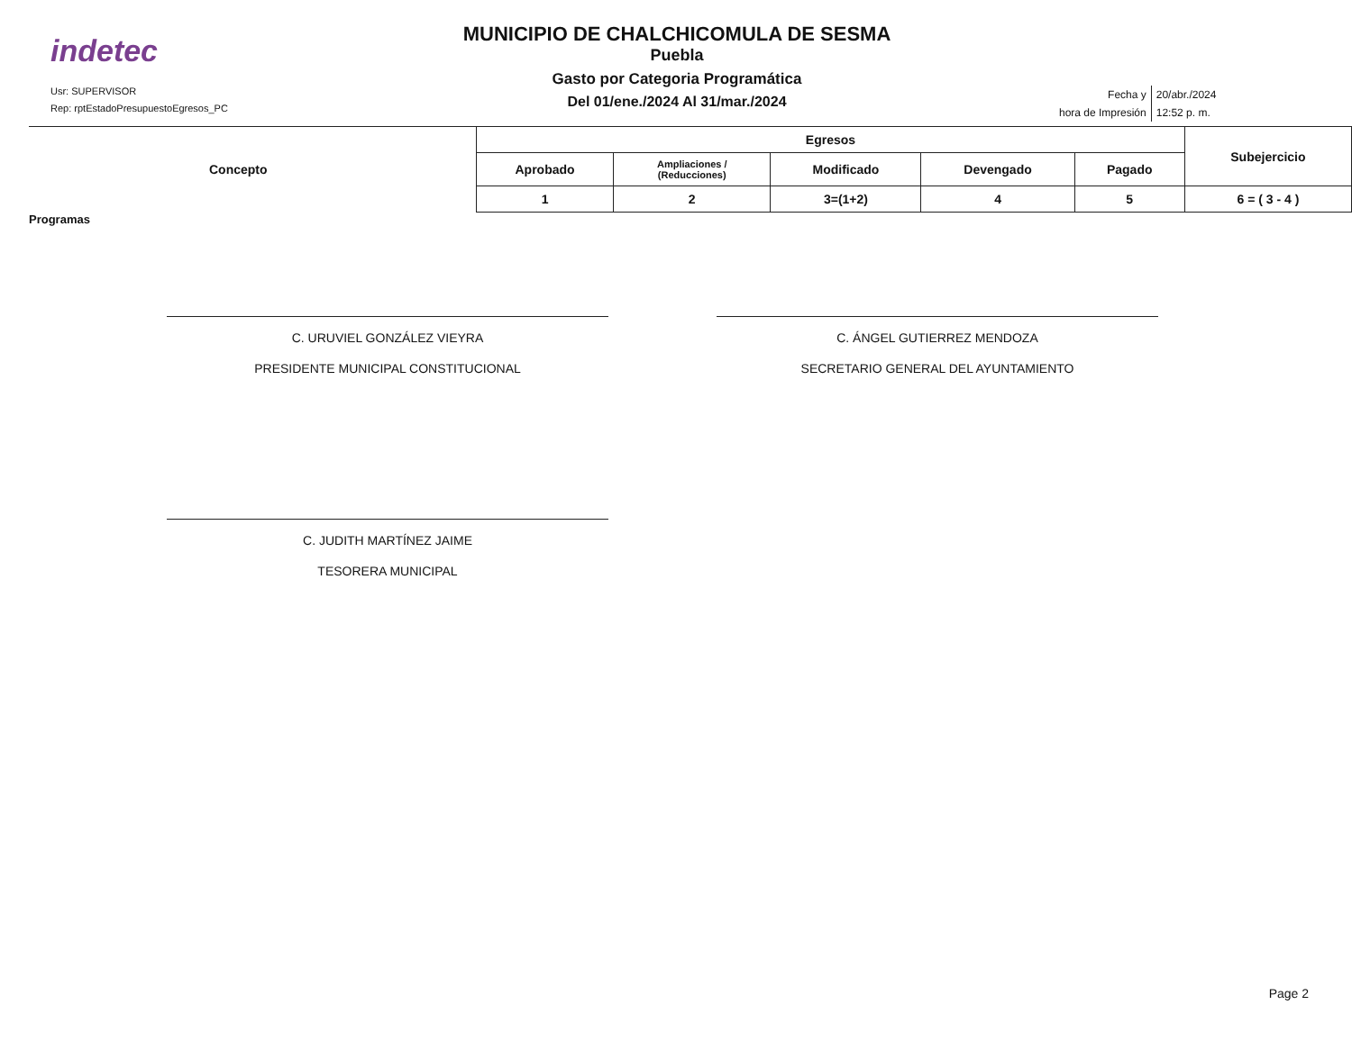indetec
Usr: SUPERVISOR
Rep: rptEstadoPresupuestoEgresos_PC
MUNICIPIO DE CHALCHICOMULA DE SESMA
Puebla
Gasto por Categoria Programática
Del 01/ene./2024 Al 31/mar./2024
| Fecha y | 20/abr./2024 |
| hora de Impresión | 12:52 p. m. |
| Concepto | Egresos | | | | | Subejercicio |
| --- | --- | --- | --- | --- | --- | --- |
| | Aprobado | Ampliaciones / (Reducciones) | Modificado | Devengado | Pagado | |
| | 1 | 2 | 3=(1+2) | 4 | 5 | 6 = ( 3 - 4 ) |
Programas
C. URUVIEL GONZÁLEZ VIEYRA
PRESIDENTE MUNICIPAL CONSTITUCIONAL
C. ÁNGEL GUTIERREZ MENDOZA
SECRETARIO GENERAL DEL AYUNTAMIENTO
C. JUDITH MARTÍNEZ JAIME
TESORERA MUNICIPAL
Page 2